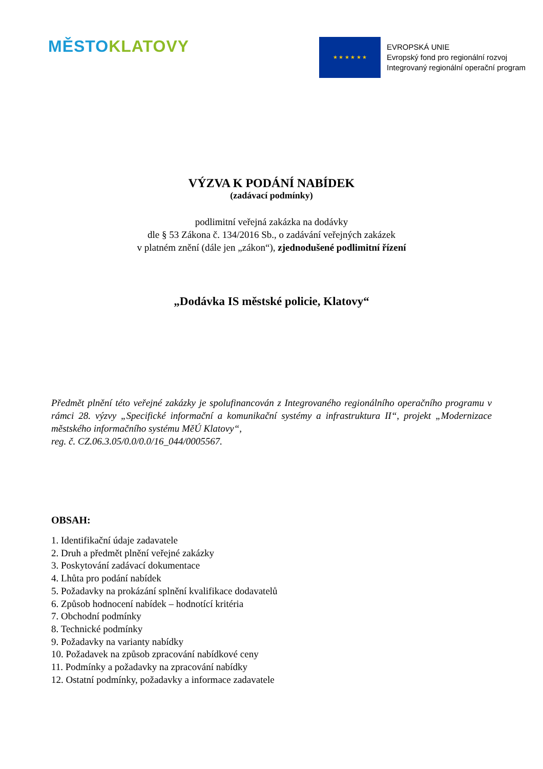MĚSTO KLATOVY
★ ★ ★ ★ ★ ★
EVROPSKÁ UNIE
Evropský fond pro regionální rozvoj
Integrovaný regionální operační program
VÝZVA K PODÁNÍ NABÍDEK
(zadávací podmínky)
podlimitní veřejná zakázka na dodávky
dle § 53 Zákona č. 134/2016 Sb., o zadávání veřejných zakázek
v platném znění (dále jen „zákon“), zjednodušené podlimitní řízení
„Dodávka IS městské policie, Klatovy“
Předmět plnění této veřejné zakázky je spolufinancován z Integrovaného regionálního operačního programu v rámci 28. výzvy „Specifické informační a komunikační systémy a infrastruktura II“, projekt „Modernizace městského informačního systému MěÚ Klatovy“,
reg. č. CZ.06.3.05/0.0/0.0/16_044/0005567.
OBSAH:
1. Identifikační údaje zadavatele
2. Druh a předmět plnění veřejné zakázky
3. Poskytování zadávací dokumentace
4. Lhůta pro podání nabídek
5. Požadavky na prokázání splnění kvalifikace dodavatelů
6. Způsob hodnocení nabídek – hodnotící kritéria
7. Obchodní podmínky
8. Technické podmínky
9. Požadavky na varianty nabídky
10. Požadavek na způsob zpracování nabídkové ceny
11. Podmínky a požadavky na zpracování nabídky
12. Ostatní podmínky, požadavky a informace zadavatele